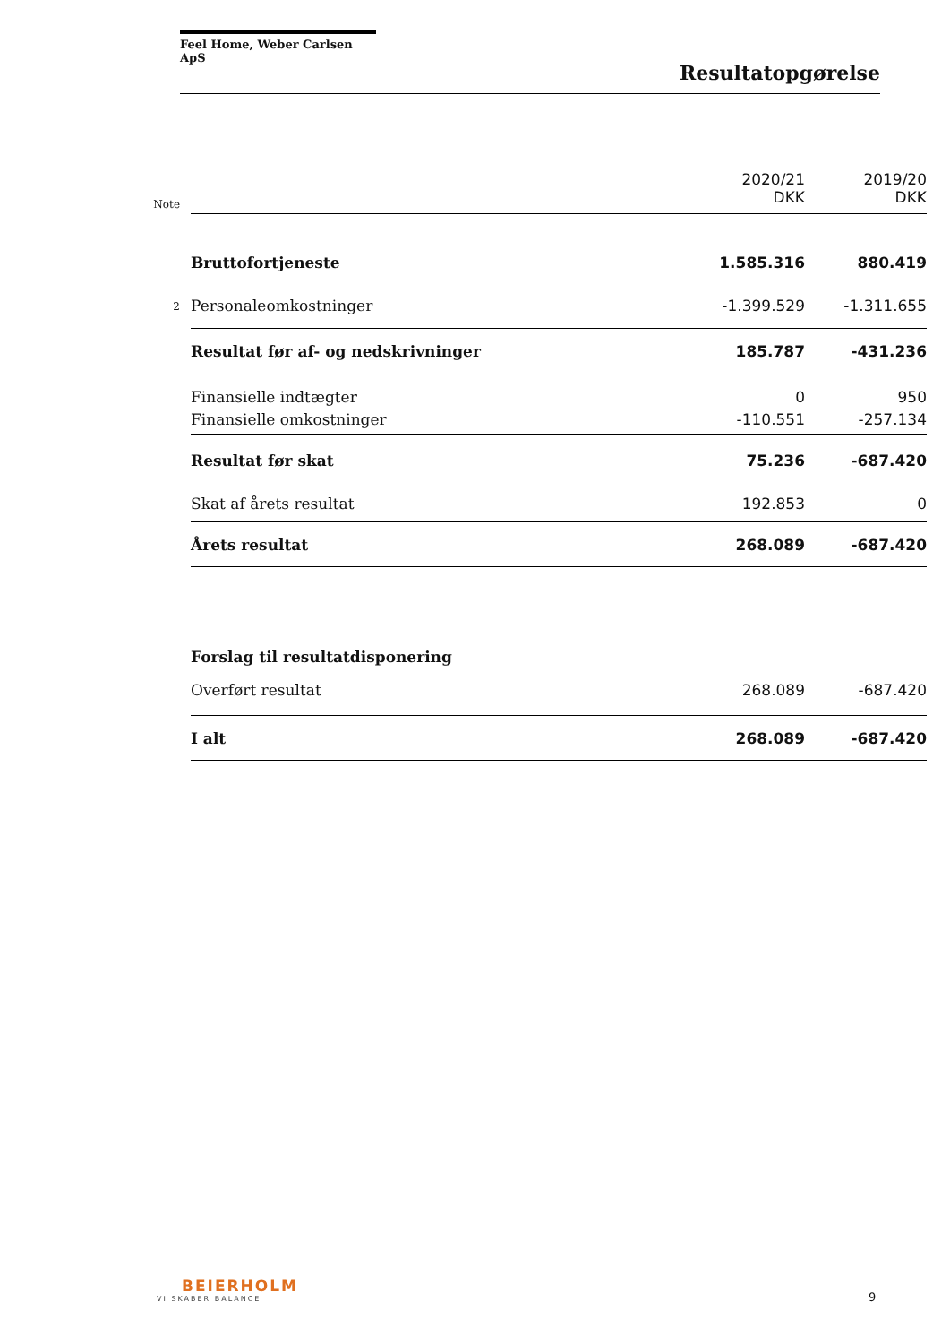Feel Home, Weber Carlsen ApS
Resultatopgørelse
| Note | | 2020/21 DKK | 2019/20 DKK |
| | Bruttofortjeneste | 1.585.316 | 880.419 |
| 2 | Personaleomkostninger | -1.399.529 | -1.311.655 |
| | Resultat før af- og nedskrivninger | 185.787 | -431.236 |
| | Finansielle indtægter | 0 | 950 |
| | Finansielle omkostninger | -110.551 | -257.134 |
| | Resultat før skat | 75.236 | -687.420 |
| | Skat af årets resultat | 192.853 | 0 |
| | Årets resultat | 268.089 | -687.420 |
| | Forslag til resultatdisponering | | |
| | Overført resultat | 268.089 | -687.420 |
| | I alt | 268.089 | -687.420 |
BEIERHOLM
VI SKABER BALANCE
9